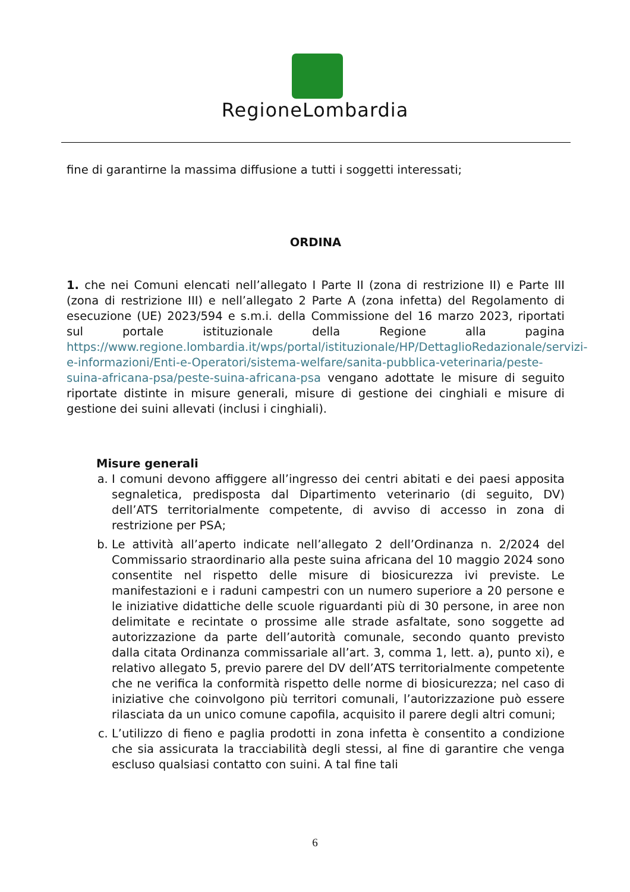RegioneLombardia
fine di garantirne la massima diffusione a tutti i soggetti interessati;
ORDINA
1. che nei Comuni elencati nell’allegato I Parte II (zona di restrizione II) e Parte III (zona di restrizione III) e nell’allegato 2 Parte A (zona infetta) del Regolamento di esecuzione (UE) 2023/594 e s.m.i. della Commissione del 16 marzo 2023, riportati sul portale istituzionale della Regione alla pagina https://www.regione.lombardia.it/wps/portal/istituzionale/HP/DettaglioRedazionale/servizi-e-informazioni/Enti-e-Operatori/sistema-welfare/sanita-pubblica-veterinaria/peste-suina-africana-psa/peste-suina-africana-psa vengano adottate le misure di seguito riportate distinte in misure generali, misure di gestione dei cinghiali e misure di gestione dei suini allevati (inclusi i cinghiali).
Misure generali
a. I comuni devono affiggere all’ingresso dei centri abitati e dei paesi apposita segnaletica, predisposta dal Dipartimento veterinario (di seguito, DV) dell’ATS territorialmente competente, di avviso di accesso in zona di restrizione per PSA;
b. Le attività all’aperto indicate nell’allegato 2 dell’Ordinanza n. 2/2024 del Commissario straordinario alla peste suina africana del 10 maggio 2024 sono consentite nel rispetto delle misure di biosicurezza ivi previste. Le manifestazioni e i raduni campestri con un numero superiore a 20 persone e le iniziative didattiche delle scuole riguardanti più di 30 persone, in aree non delimitate e recintate o prossime alle strade asfaltate, sono soggette ad autorizzazione da parte dell’autorità comunale, secondo quanto previsto dalla citata Ordinanza commissariale all’art. 3, comma 1, lett. a), punto xi), e relativo allegato 5, previo parere del DV dell’ATS territorialmente competente che ne verifica la conformità rispetto delle norme di biosicurezza; nel caso di iniziative che coinvolgono più territori comunali, l’autorizzazione può essere rilasciata da un unico comune capofila, acquisito il parere degli altri comuni;
c. L’utilizzo di fieno e paglia prodotti in zona infetta è consentito a condizione che sia assicurata la tracciabilità degli stessi, al fine di garantire che venga escluso qualsiasi contatto con suini. A tal fine tali
6